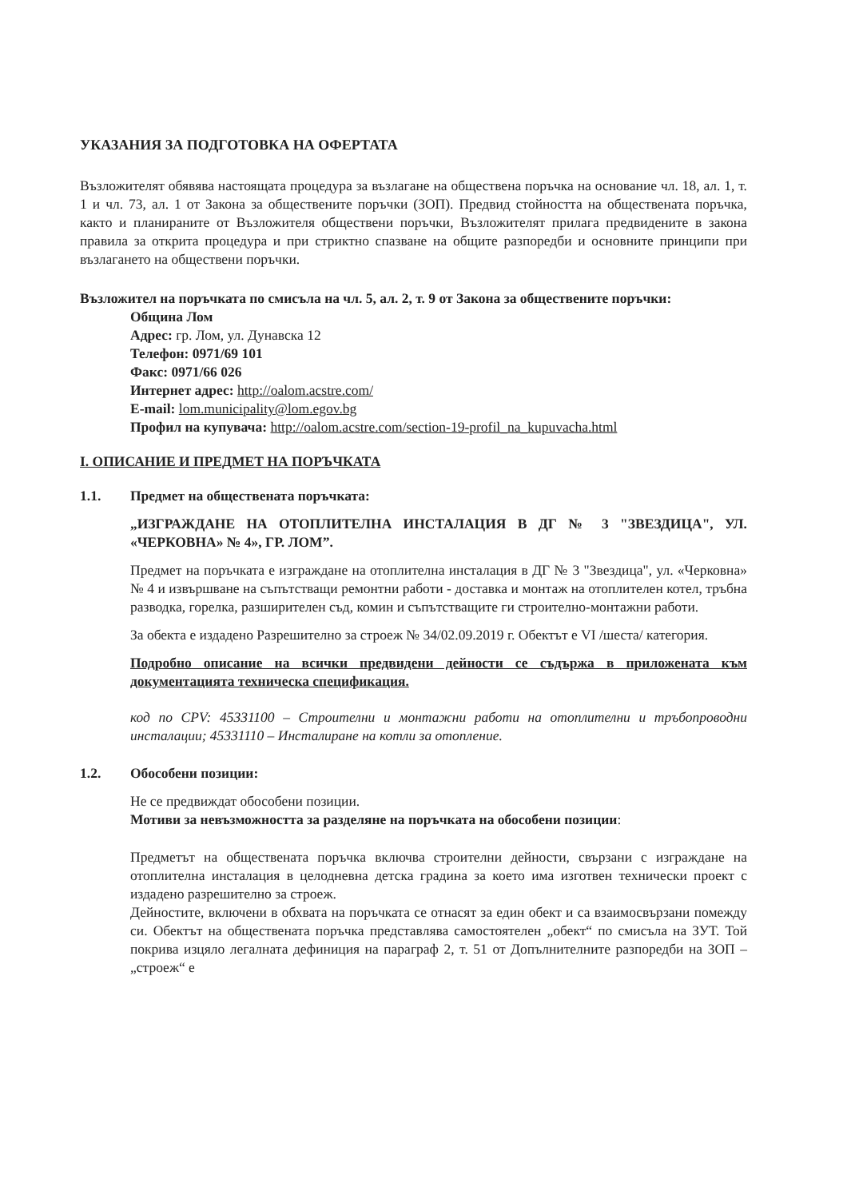УКАЗАНИЯ ЗА ПОДГОТОВКА НА ОФЕРТАТА
Възложителят обявява настоящата процедура за възлагане на обществена поръчка на основание чл. 18, ал. 1, т. 1 и чл. 73, ал. 1 от Закона за обществените поръчки (ЗОП). Предвид стойността на обществената поръчка, както и планираните от Възложителя обществени поръчки, Възложителят прилага предвидените в закона правила за открита процедура и при стриктно спазване на общите разпоредби и основните принципи при възлагането на обществени поръчки.
Възложител на поръчката по смисъла на чл. 5, ал. 2, т. 9 от Закона за обществените поръчки:
Община Лом
Адрес: гр. Лом, ул. Дунавска 12
Телефон: 0971/69 101
Факс: 0971/66 026
Интернет адрес: http://oalom.acstre.com/
E-mail: lom.municipality@lom.egov.bg
Профил на купувача: http://oalom.acstre.com/section-19-profil_na_kupuvacha.html
I. ОПИСАНИЕ И ПРЕДМЕТ НА ПОРЪЧКАТА
1.1. Предмет на обществената поръчката:
„ИЗГРАЖДАНЕ НА ОТОПЛИТЕЛНА ИНСТАЛАЦИЯ В ДГ № 3 "ЗВЕЗДИЦА", УЛ. «ЧЕРКОВНА» № 4», ГР. ЛОМ”.
Предмет на поръчката е изграждане на отоплителна инсталация в ДГ № 3 "Звездица", ул. «Черковна» № 4 и извършване на съпътстващи ремонтни работи - доставка и монтаж на отоплителен котел, тръбна разводка, горелка, разширителен съд, комин и съпътстващите ги строително-монтажни работи.
За обекта е издадено Разрешително за строеж № 34/02.09.2019 г. Обектът е VI /шеста/ категория.
Подробно описание на всички предвидени дейности се съдържа в приложената към документацията техническа спецификация.
код по CPV: 45331100 – Строителни и монтажни работи на отоплителни и тръбопроводни инсталации; 45331110 – Инсталиране на котли за отопление.
1.2. Обособени позиции:
Не се предвиждат обособени позиции.
Мотиви за невъзможността за разделяне на поръчката на обособени позиции:
Предметът на обществената поръчка включва строителни дейности, свързани с изграждане на отоплителна инсталация в целодневна детска градина за което има изготвен технически проект с издадено разрешително за строеж.
Дейностите, включени в обхвата на поръчката се отнасят за един обект и са взаимосвързани помежду си. Обектът на обществената поръчка представлява самостоятелен „обект“ по смисъла на ЗУТ. Той покрива изцяло легалната дефиниция на параграф 2, т. 51 от Допълнителните разпоредби на ЗОП – „строеж“ е